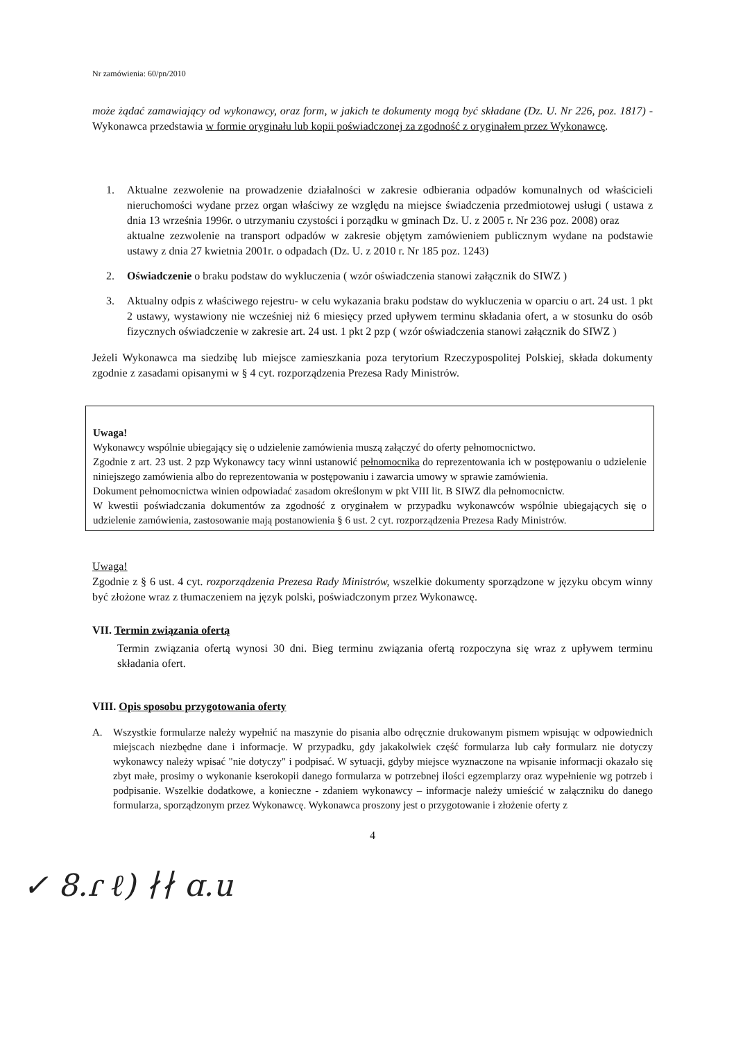Nr zamówienia: 60/pn/2010
może żądać zamawiający od wykonawcy, oraz form, w jakich te dokumenty mogą być składane (Dz. U. Nr 226, poz. 1817) - Wykonawca przedstawia w formie oryginału lub kopii poświadczonej za zgodność z oryginałem przez Wykonawcę.
1. Aktualne zezwolenie na prowadzenie działalności w zakresie odbierania odpadów komunalnych od właścicieli nieruchomości wydane przez organ właściwy ze względu na miejsce świadczenia przedmiotowej usługi ( ustawa z dnia 13 września 1996r. o utrzymaniu czystości i porządku w gminach Dz. U. z 2005 r. Nr 236 poz. 2008) oraz
aktualne zezwolenie na transport odpadów w zakresie objętym zamówieniem publicznym wydane na podstawie ustawy z dnia 27 kwietnia 2001r. o odpadach (Dz. U. z 2010 r. Nr 185 poz. 1243)
2. Oświadczenie o braku podstaw do wykluczenia ( wzór oświadczenia stanowi załącznik do SIWZ )
3. Aktualny odpis z właściwego rejestru- w celu wykazania braku podstaw do wykluczenia w oparciu o art. 24 ust. 1 pkt 2 ustawy, wystawiony nie wcześniej niż 6 miesięcy przed upływem terminu składania ofert, a w stosunku do osób fizycznych oświadczenie w zakresie art. 24 ust. 1 pkt 2 pzp ( wzór oświadczenia stanowi załącznik do SIWZ )
Jeżeli Wykonawca ma siedzibę lub miejsce zamieszkania poza terytorium Rzeczypospolitej Polskiej, składa dokumenty zgodnie z zasadami opisanymi w § 4 cyt. rozporządzenia Prezesa Rady Ministrów.
Uwaga!
Wykonawcy wspólnie ubiegający się o udzielenie zamówienia muszą załączyć do oferty pełnomocnictwo.
Zgodnie z art. 23 ust. 2 pzp Wykonawcy tacy winni ustanowić pełnomocnika do reprezentowania ich w postępowaniu o udzielenie niniejszego zamówienia albo do reprezentowania w postępowaniu i zawarcia umowy w sprawie zamówienia.
Dokument pełnomocnictwa winien odpowiadać zasadom określonym w pkt VIII lit. B SIWZ dla pełnomocnictw.
W kwestii poświadczania dokumentów za zgodność z oryginałem w przypadku wykonawców wspólnie ubiegających się o udzielenie zamówienia, zastosowanie mają postanowienia § 6 ust. 2 cyt. rozporządzenia Prezesa Rady Ministrów.
Uwaga!
Zgodnie z § 6 ust. 4 cyt. rozporządzenia Prezesa Rady Ministrów, wszelkie dokumenty sporządzone w języku obcym winny być złożone wraz z tłumaczeniem na język polski, poświadczonym przez Wykonawcę.
VII. Termin związania ofertą
Termin związania ofertą wynosi 30 dni. Bieg terminu związania ofertą rozpoczyna się wraz z upływem terminu składania ofert.
VIII. Opis sposobu przygotowania oferty
A. Wszystkie formularze należy wypełnić na maszynie do pisania albo odręcznie drukowanym pismem wpisując w odpowiednich miejscach niezbędne dane i informacje. W przypadku, gdy jakakolwiek część formularza lub cały formularz nie dotyczy wykonawcy należy wpisać "nie dotyczy" i podpisać. W sytuacji, gdyby miejsce wyznaczone na wpisanie informacji okazało się zbyt małe, prosimy o wykonanie kserokopii danego formularza w potrzebnej ilości egzemplarzy oraz wypełnienie wg potrzeb i podpisanie. Wszelkie dodatkowe, a konieczne - zdaniem wykonawcy – informacje należy umieścić w załączniku do danego formularza, sporządzonym przez Wykonawcę. Wykonawca proszony jest o przygotowanie i złożenie oferty z
4
✓ 8.ɾ ℓ) ∤∤ ɑ.u